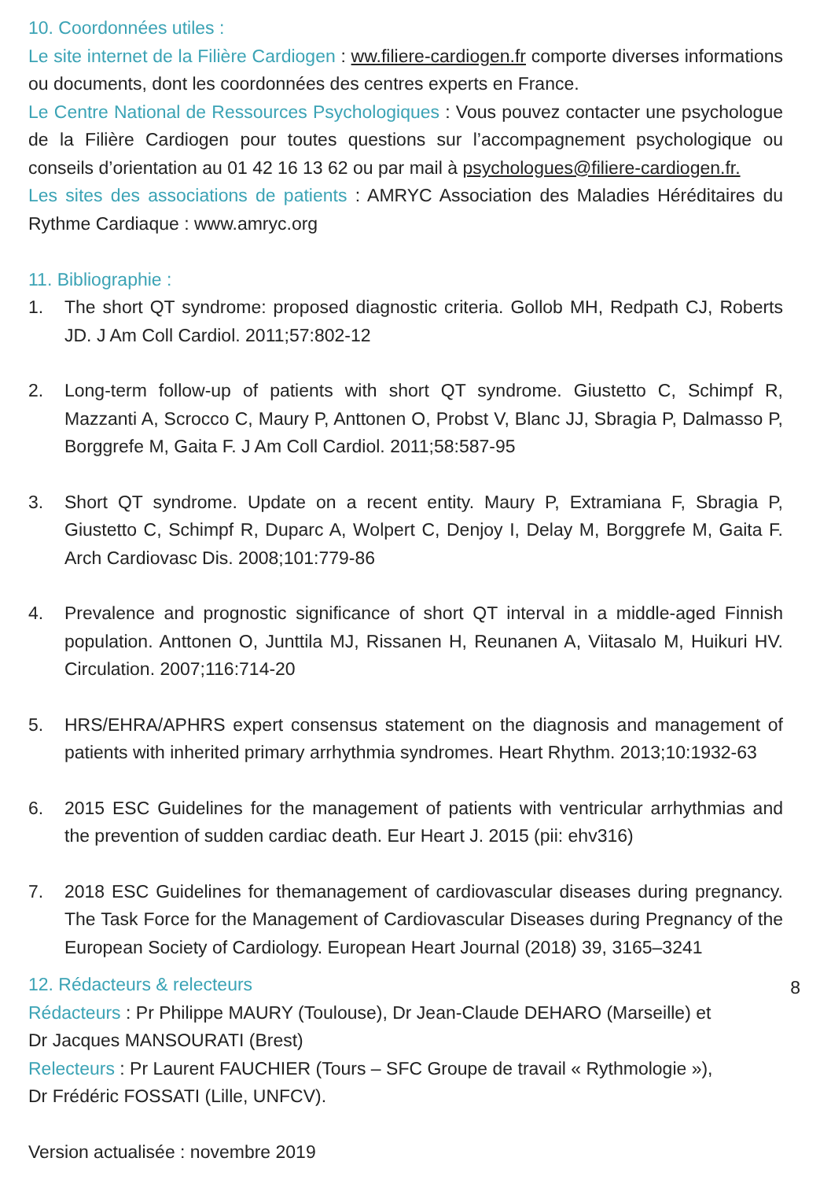10. Coordonnées utiles :
Le site internet de la Filière Cardiogen : ww.filiere-cardiogen.fr comporte diverses informations ou documents, dont les coordonnées des centres experts en France.
Le Centre National de Ressources Psychologiques : Vous pouvez contacter une psychologue de la Filière Cardiogen pour toutes questions sur l’accompagnement psychologique ou conseils d’orientation au 01 42 16 13 62 ou par mail à psychologues@filiere-cardiogen.fr.
Les sites des associations de patients : AMRYC Association des Maladies Héréditaires du Rythme Cardiaque : www.amryc.org
11. Bibliographie :
1. The short QT syndrome: proposed diagnostic criteria. Gollob MH, Redpath CJ, Roberts JD. J Am Coll Cardiol. 2011;57:802-12
2. Long-term follow-up of patients with short QT syndrome. Giustetto C, Schimpf R, Mazzanti A, Scrocco C, Maury P, Anttonen O, Probst V, Blanc JJ, Sbragia P, Dalmasso P, Borggrefe M, Gaita F. J Am Coll Cardiol. 2011;58:587-95
3. Short QT syndrome. Update on a recent entity. Maury P, Extramiana F, Sbragia P, Giustetto C, Schimpf R, Duparc A, Wolpert C, Denjoy I, Delay M, Borggrefe M, Gaita F. Arch Cardiovasc Dis. 2008;101:779-86
4. Prevalence and prognostic significance of short QT interval in a middle-aged Finnish population. Anttonen O, Junttila MJ, Rissanen H, Reunanen A, Viitasalo M, Huikuri HV. Circulation. 2007;116:714-20
5. HRS/EHRA/APHRS expert consensus statement on the diagnosis and management of patients with inherited primary arrhythmia syndromes. Heart Rhythm. 2013;10:1932-63
6. 2015 ESC Guidelines for the management of patients with ventricular arrhythmias and the prevention of sudden cardiac death. Eur Heart J. 2015 (pii: ehv316)
7. 2018 ESC Guidelines for themanagement of cardiovascular diseases during pregnancy. The Task Force for the Management of Cardiovascular Diseases during Pregnancy of the European Society of Cardiology. European Heart Journal (2018) 39, 3165–3241
12. Rédacteurs & relecteurs
Rédacteurs : Pr Philippe MAURY (Toulouse), Dr Jean-Claude DEHARO (Marseille) et
Dr Jacques MANSOURATI (Brest)
Relecteurs : Pr Laurent FAUCHIER (Tours – SFC Groupe de travail « Rythmologie »),
Dr Frédéric FOSSATI (Lille, UNFCV).
Version actualisée : novembre 2019
8